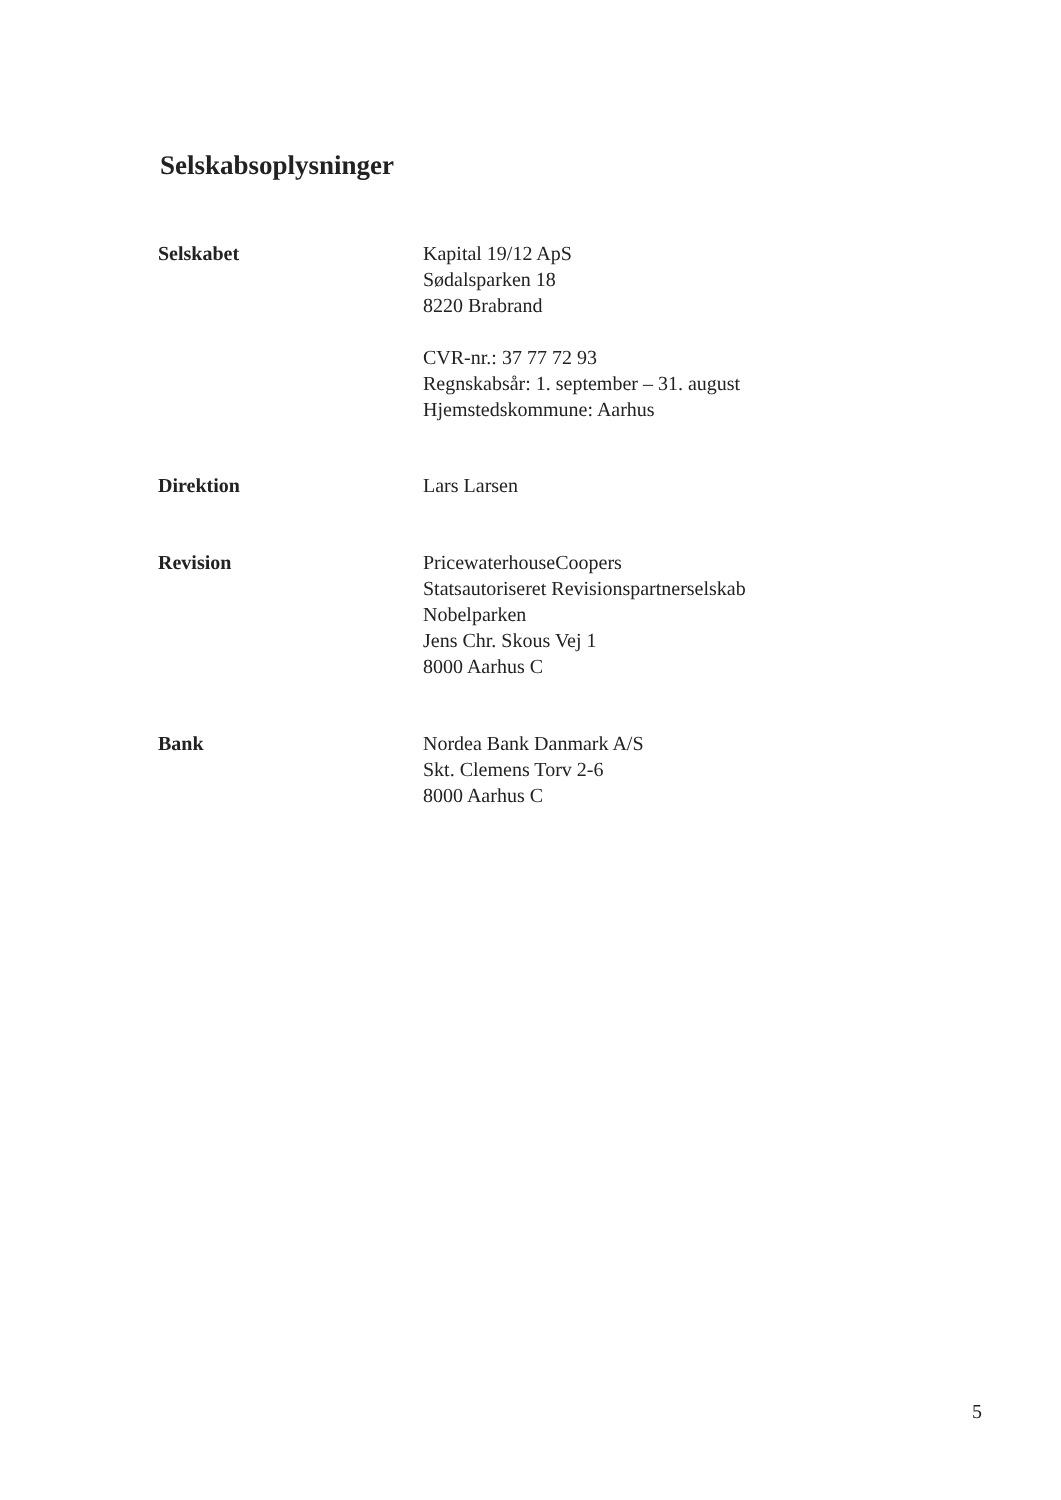Selskabsoplysninger
Selskabet Kapital 19/12 ApS
Sødalsparken 18
8220 Brabrand
CVR-nr.: 37 77 72 93
Regnskabsår: 1. september – 31. august
Hjemstedskommune: Aarhus
Direktion Lars Larsen
Revision PricewaterhouseCoopers
Statsautoriseret Revisionspartnerselskab
Nobelparken
Jens Chr. Skous Vej 1
8000 Aarhus C
Bank Nordea Bank Danmark A/S
Skt. Clemens Torv 2-6
8000 Aarhus C
5